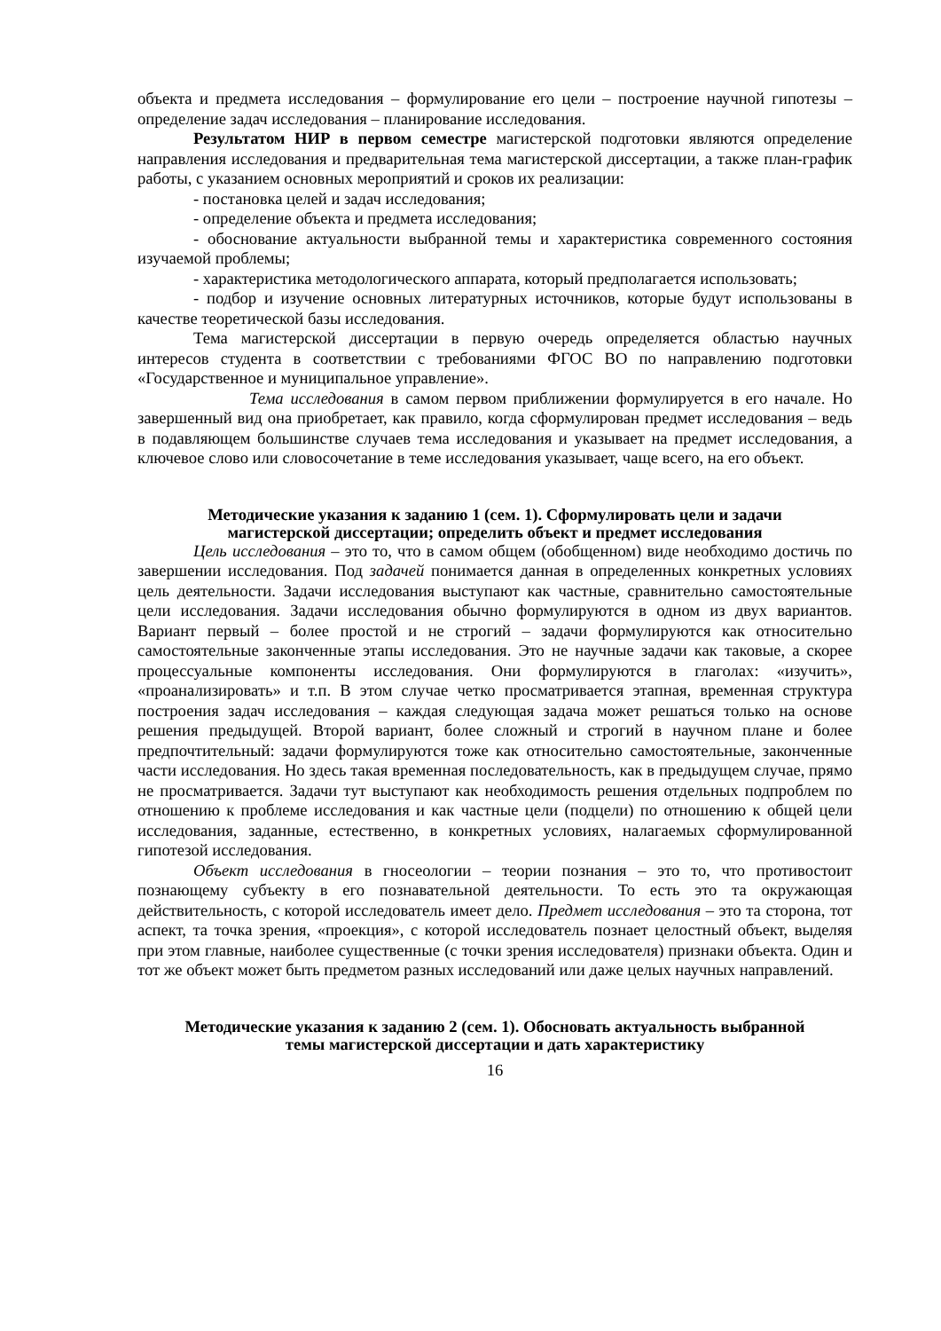объекта и предмета исследования – формулирование его цели – построение научной гипотезы – определение задач исследования – планирование исследования.
Результатом НИР в первом семестре магистерской подготовки являются определение направления исследования и предварительная тема магистерской диссертации, а также план-график работы, с указанием основных мероприятий и сроков их реализации:
- постановка целей и задач исследования;
- определение объекта и предмета исследования;
- обоснование актуальности выбранной темы и характеристика современного состояния изучаемой проблемы;
- характеристика методологического аппарата, который предполагается использовать;
- подбор и изучение основных литературных источников, которые будут использованы в качестве теоретической базы исследования.
Тема магистерской диссертации в первую очередь определяется областью научных интересов студента в соответствии с требованиями ФГОС ВО по направлению подготовки «Государственное и муниципальное управление».
Тема исследования в самом первом приближении формулируется в его начале. Но завершенный вид она приобретает, как правило, когда сформулирован предмет исследования – ведь в подавляющем большинстве случаев тема исследования и указывает на предмет исследования, а ключевое слово или словосочетание в теме исследования указывает, чаще всего, на его объект.
Методические указания к заданию 1 (сем. 1). Сформулировать цели и задачи магистерской диссертации; определить объект и предмет исследования
Цель исследования – это то, что в самом общем (обобщенном) виде необходимо достичь по завершении исследования. Под задачей понимается данная в определенных конкретных условиях цель деятельности. Задачи исследования выступают как частные, сравнительно самостоятельные цели исследования. Задачи исследования обычно формулируются в одном из двух вариантов. Вариант первый – более простой и не строгий – задачи формулируются как относительно самостоятельные законченные этапы исследования. Это не научные задачи как таковые, а скорее процессуальные компоненты исследования. Они формулируются в глаголах: «изучить», «проанализировать» и т.п. В этом случае четко просматривается этапная, временная структура построения задач исследования – каждая следующая задача может решаться только на основе решения предыдущей. Второй вариант, более сложный и строгий в научном плане и более предпочтительный: задачи формулируются тоже как относительно самостоятельные, законченные части исследования. Но здесь такая временная последовательность, как в предыдущем случае, прямо не просматривается. Задачи тут выступают как необходимость решения отдельных подпроблем по отношению к проблеме исследования и как частные цели (подцели) по отношению к общей цели исследования, заданные, естественно, в конкретных условиях, налагаемых сформулированной гипотезой исследования.
Объект исследования в гносеологии – теории познания – это то, что противостоит познающему субъекту в его познавательной деятельности. То есть это та окружающая действительность, с которой исследователь имеет дело. Предмет исследования – это та сторона, тот аспект, та точка зрения, «проекция», с которой исследователь познает целостный объект, выделяя при этом главные, наиболее существенные (с точки зрения исследователя) признаки объекта. Один и тот же объект может быть предметом разных исследований или даже целых научных направлений.
Методические указания к заданию 2 (сем. 1). Обосновать актуальность выбранной темы магистерской диссертации и дать характеристику
16